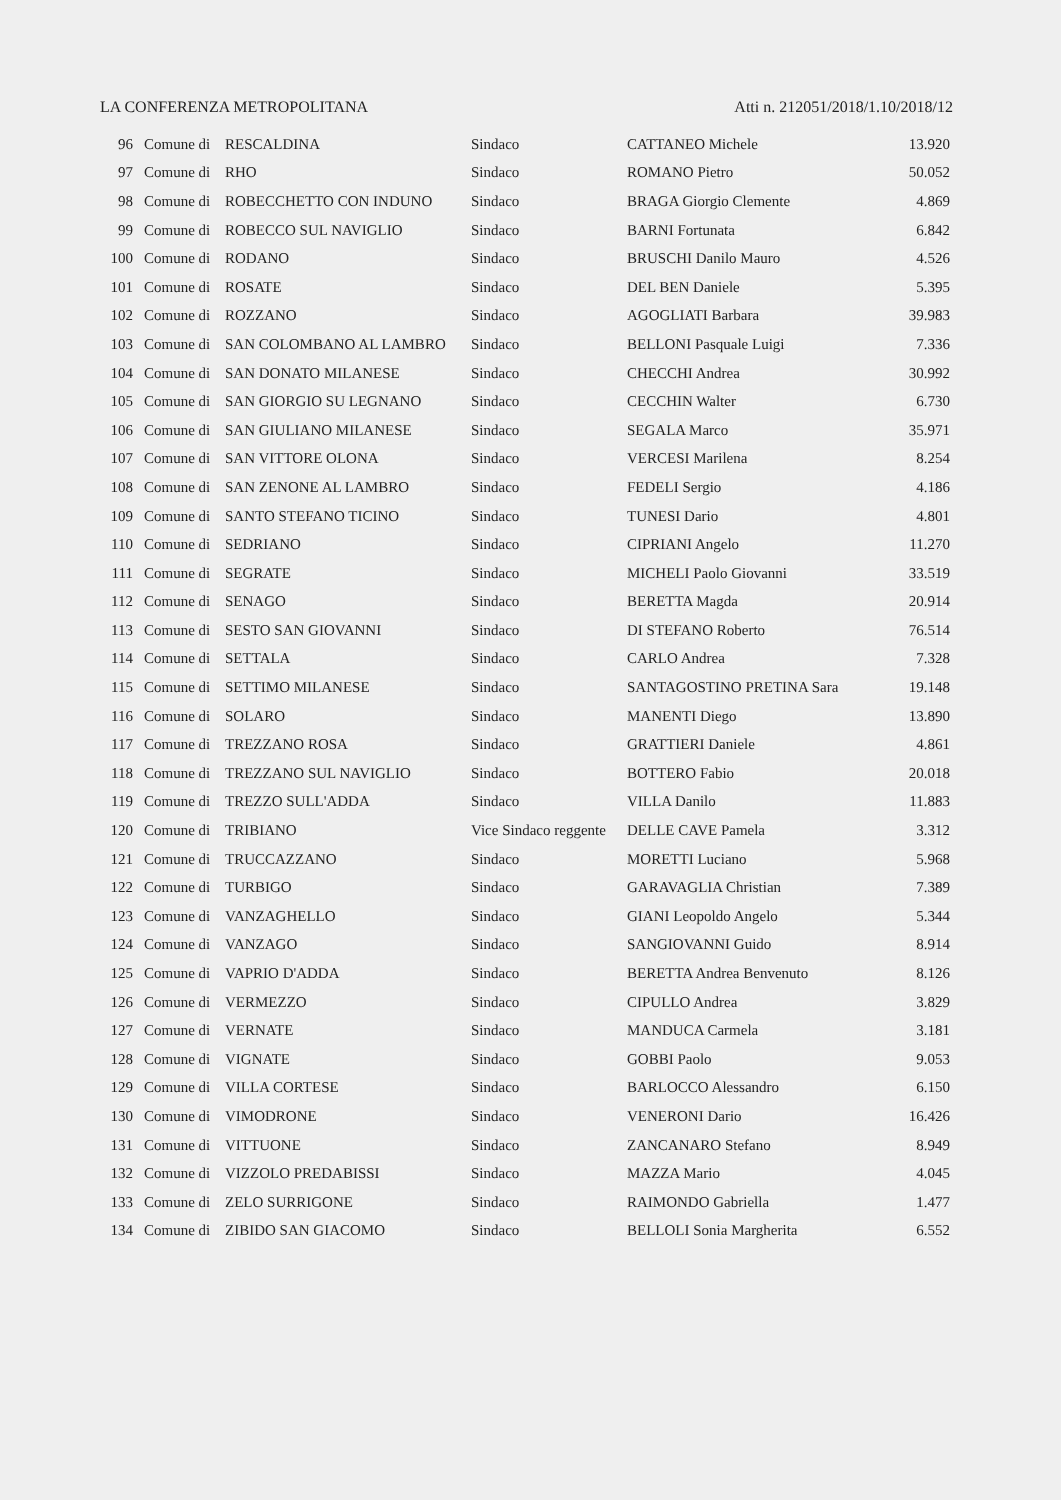LA CONFERENZA METROPOLITANA Atti n. 212051/2018/1.10/2018/12
| 96 | Comune di | RESCALDINA | Sindaco | CATTANEO Michele | 13.920 |
| 97 | Comune di | RHO | Sindaco | ROMANO Pietro | 50.052 |
| 98 | Comune di | ROBECCHETTO CON INDUNO | Sindaco | BRAGA Giorgio Clemente | 4.869 |
| 99 | Comune di | ROBECCO SUL NAVIGLIO | Sindaco | BARNI Fortunata | 6.842 |
| 100 | Comune di | RODANO | Sindaco | BRUSCHI Danilo Mauro | 4.526 |
| 101 | Comune di | ROSATE | Sindaco | DEL BEN Daniele | 5.395 |
| 102 | Comune di | ROZZANO | Sindaco | AGOGLIATI Barbara | 39.983 |
| 103 | Comune di | SAN COLOMBANO AL LAMBRO | Sindaco | BELLONI Pasquale Luigi | 7.336 |
| 104 | Comune di | SAN DONATO MILANESE | Sindaco | CHECCHI Andrea | 30.992 |
| 105 | Comune di | SAN GIORGIO SU LEGNANO | Sindaco | CECCHIN Walter | 6.730 |
| 106 | Comune di | SAN GIULIANO MILANESE | Sindaco | SEGALA Marco | 35.971 |
| 107 | Comune di | SAN VITTORE OLONA | Sindaco | VERCESI Marilena | 8.254 |
| 108 | Comune di | SAN ZENONE AL LAMBRO | Sindaco | FEDELI Sergio | 4.186 |
| 109 | Comune di | SANTO STEFANO TICINO | Sindaco | TUNESI Dario | 4.801 |
| 110 | Comune di | SEDRIANO | Sindaco | CIPRIANI Angelo | 11.270 |
| 111 | Comune di | SEGRATE | Sindaco | MICHELI Paolo Giovanni | 33.519 |
| 112 | Comune di | SENAGO | Sindaco | BERETTA Magda | 20.914 |
| 113 | Comune di | SESTO SAN GIOVANNI | Sindaco | DI STEFANO Roberto | 76.514 |
| 114 | Comune di | SETTALA | Sindaco | CARLO Andrea | 7.328 |
| 115 | Comune di | SETTIMO MILANESE | Sindaco | SANTAGOSTINO PRETINA Sara | 19.148 |
| 116 | Comune di | SOLARO | Sindaco | MANENTI Diego | 13.890 |
| 117 | Comune di | TREZZANO ROSA | Sindaco | GRATTIERI Daniele | 4.861 |
| 118 | Comune di | TREZZANO SUL NAVIGLIO | Sindaco | BOTTERO Fabio | 20.018 |
| 119 | Comune di | TREZZO SULL'ADDA | Sindaco | VILLA Danilo | 11.883 |
| 120 | Comune di | TRIBIANO | Vice Sindaco reggente | DELLE CAVE Pamela | 3.312 |
| 121 | Comune di | TRUCCAZZANO | Sindaco | MORETTI Luciano | 5.968 |
| 122 | Comune di | TURBIGO | Sindaco | GARAVAGLIA Christian | 7.389 |
| 123 | Comune di | VANZAGHELLO | Sindaco | GIANI Leopoldo Angelo | 5.344 |
| 124 | Comune di | VANZAGO | Sindaco | SANGIOVANNI Guido | 8.914 |
| 125 | Comune di | VAPRIO D'ADDA | Sindaco | BERETTA Andrea Benvenuto | 8.126 |
| 126 | Comune di | VERMEZZO | Sindaco | CIPULLO Andrea | 3.829 |
| 127 | Comune di | VERNATE | Sindaco | MANDUCA Carmela | 3.181 |
| 128 | Comune di | VIGNATE | Sindaco | GOBBI Paolo | 9.053 |
| 129 | Comune di | VILLA CORTESE | Sindaco | BARLOCCO Alessandro | 6.150 |
| 130 | Comune di | VIMODRONE | Sindaco | VENERONI Dario | 16.426 |
| 131 | Comune di | VITTUONE | Sindaco | ZANCANARO Stefano | 8.949 |
| 132 | Comune di | VIZZOLO PREDABISSI | Sindaco | MAZZA Mario | 4.045 |
| 133 | Comune di | ZELO SURRIGONE | Sindaco | RAIMONDO Gabriella | 1.477 |
| 134 | Comune di | ZIBIDO SAN GIACOMO | Sindaco | BELLOLI Sonia Margherita | 6.552 |